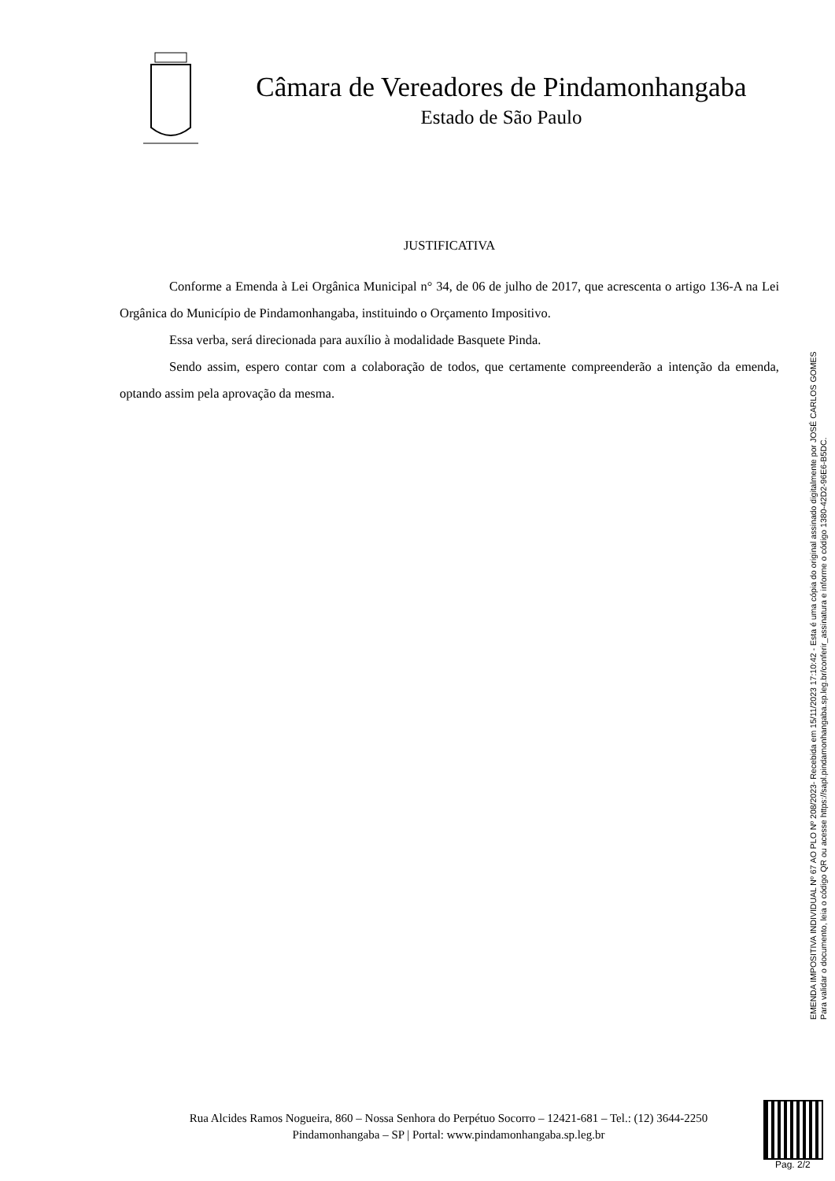Câmara de Vereadores de Pindamonhangaba
Estado de São Paulo
JUSTIFICATIVA
Conforme a Emenda à Lei Orgânica Municipal n° 34, de 06 de julho de 2017, que acrescenta o artigo 136-A na Lei Orgânica do Município de Pindamonhangaba, instituindo o Orçamento Impositivo.
Essa verba, será direcionada para auxílio à modalidade Basquete Pinda.
Sendo assim, espero contar com a colaboração de todos, que certamente compreenderão a intenção da emenda, optando assim pela aprovação da mesma.
EMENDA IMPOSITIVA INDIVIDUAL Nº 67 AO PLO Nº 208/2023- Recebida em 15/11/2023 17:10:42 - Esta é uma cópia do original assinado digitalmente por JOSÉ CARLOS GOMES
Para validar o documento, leia o código QR ou acesse https://sapl.pindamonhangaba.sp.leg.br/conferir_assinatura e informe o código 1380-42D2-96E6-B5DC.
Rua Alcides Ramos Nogueira, 860 – Nossa Senhora do Perpétuo Socorro – 12421-681 – Tel.: (12) 3644-2250
Pindamonhangaba – SP | Portal: www.pindamonhangaba.sp.leg.br
Pag. 2/2